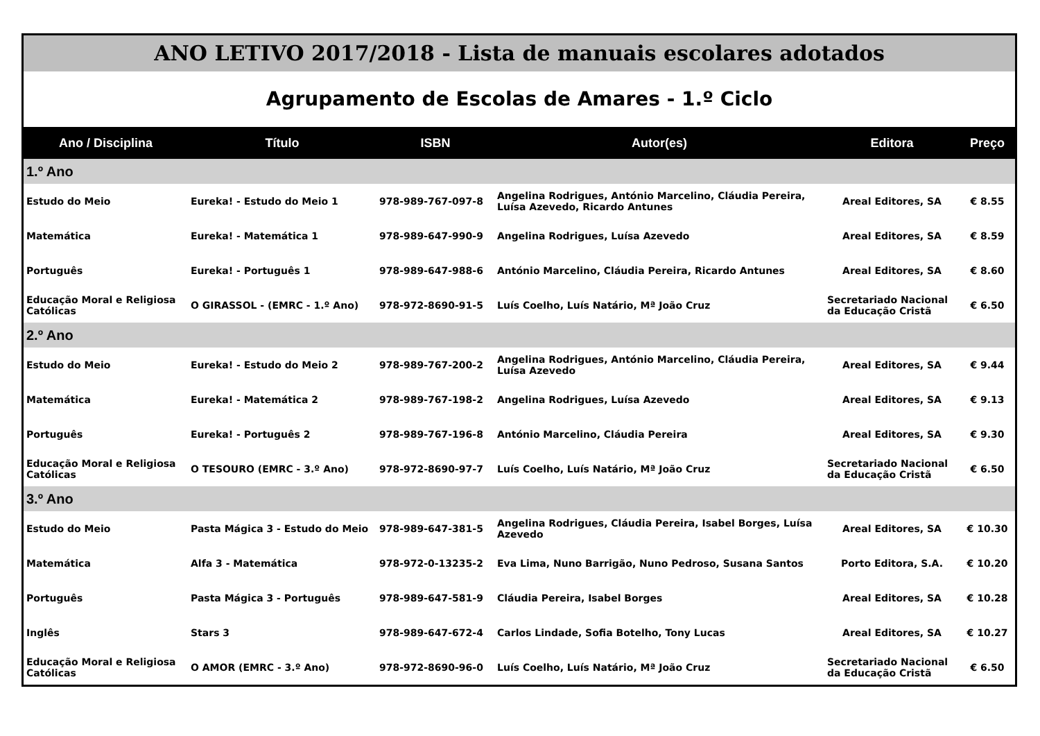ANO LETIVO 2017/2018 - Lista de manuais escolares adotados
Agrupamento de Escolas de Amares - 1.º Ciclo
| Ano / Disciplina | Título | ISBN | Autor(es) | Editora | Preço |
| --- | --- | --- | --- | --- | --- |
| 1.º Ano | | | | | |
| Estudo do Meio | Eureka! - Estudo do Meio 1 | 978-989-767-097-8 | Angelina Rodrigues, António Marcelino, Cláudia Pereira, Luísa Azevedo, Ricardo Antunes | Areal Editores, SA | € 8.55 |
| Matemática | Eureka! - Matemática 1 | 978-989-647-990-9 | Angelina Rodrigues, Luísa Azevedo | Areal Editores, SA | € 8.59 |
| Português | Eureka! - Português 1 | 978-989-647-988-6 | António Marcelino, Cláudia Pereira, Ricardo Antunes | Areal Editores, SA | € 8.60 |
| Educação Moral e Religiosa Católicas | O GIRASSOL - (EMRC - 1.º Ano) | 978-972-8690-91-5 | Luís Coelho, Luís Natário, Mª João Cruz | Secretariado Nacional da Educação Cristã | € 6.50 |
| 2.º Ano | | | | | |
| Estudo do Meio | Eureka! - Estudo do Meio 2 | 978-989-767-200-2 | Angelina Rodrigues, António Marcelino, Cláudia Pereira, Luísa Azevedo | Areal Editores, SA | € 9.44 |
| Matemática | Eureka! - Matemática 2 | 978-989-767-198-2 | Angelina Rodrigues, Luísa Azevedo | Areal Editores, SA | € 9.13 |
| Português | Eureka! - Português 2 | 978-989-767-196-8 | António Marcelino, Cláudia Pereira | Areal Editores, SA | € 9.30 |
| Educação Moral e Religiosa Católicas | O TESOURO (EMRC - 3.º Ano) | 978-972-8690-97-7 | Luís Coelho, Luís Natário, Mª João Cruz | Secretariado Nacional da Educação Cristã | € 6.50 |
| 3.º Ano | | | | | |
| Estudo do Meio | Pasta Mágica 3 - Estudo do Meio | 978-989-647-381-5 | Angelina Rodrigues, Cláudia Pereira, Isabel Borges, Luísa Azevedo | Areal Editores, SA | € 10.30 |
| Matemática | Alfa 3 - Matemática | 978-972-0-13235-2 | Eva Lima, Nuno Barrigão, Nuno Pedroso, Susana Santos | Porto Editora, S.A. | € 10.20 |
| Português | Pasta Mágica 3 - Português | 978-989-647-581-9 | Cláudia Pereira, Isabel Borges | Areal Editores, SA | € 10.28 |
| Inglês | Stars 3 | 978-989-647-672-4 | Carlos Lindade, Sofia Botelho, Tony Lucas | Areal Editores, SA | € 10.27 |
| Educação Moral e Religiosa Católicas | O AMOR (EMRC - 3.º Ano) | 978-972-8690-96-0 | Luís Coelho, Luís Natário, Mª João Cruz | Secretariado Nacional da Educação Cristã | € 6.50 |